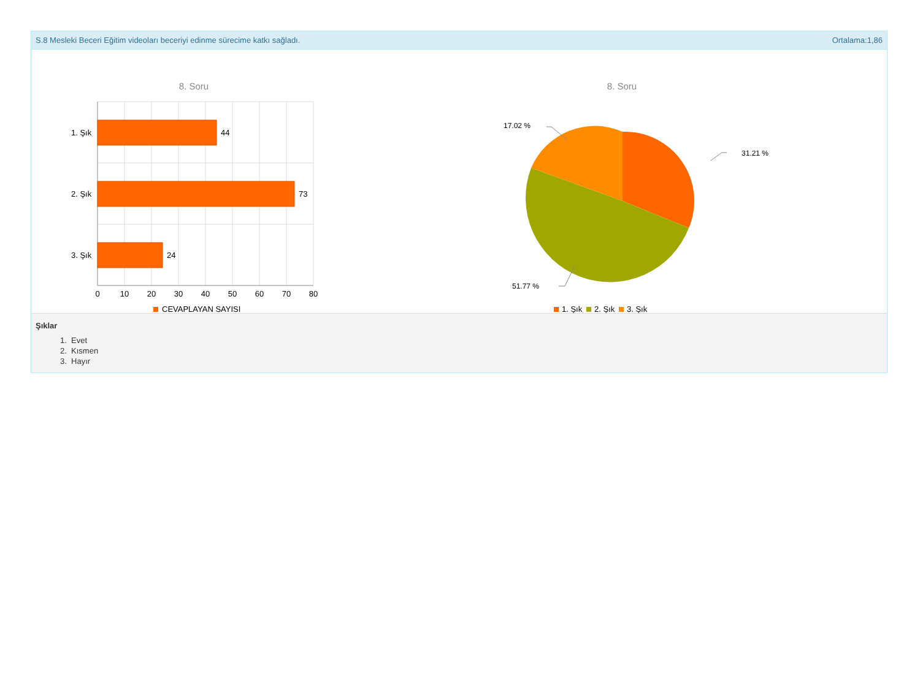S.8 Mesleki Beceri Eğitim videoları beceriyi edinme sürecime katkı sağladı. Ortalama:1,86
8. Soru
44
73
24
1. Şık
2. Şık
3. Şık
0
10
20
30
40
50
60
70
80
CEVAPLAYAN SAYISI
8. Soru
17.02 %
31.21 %
51.77 %
1. Şık
2. Şık
3. Şık
Şıklar
1. Evet
2. Kısmen
3. Hayır